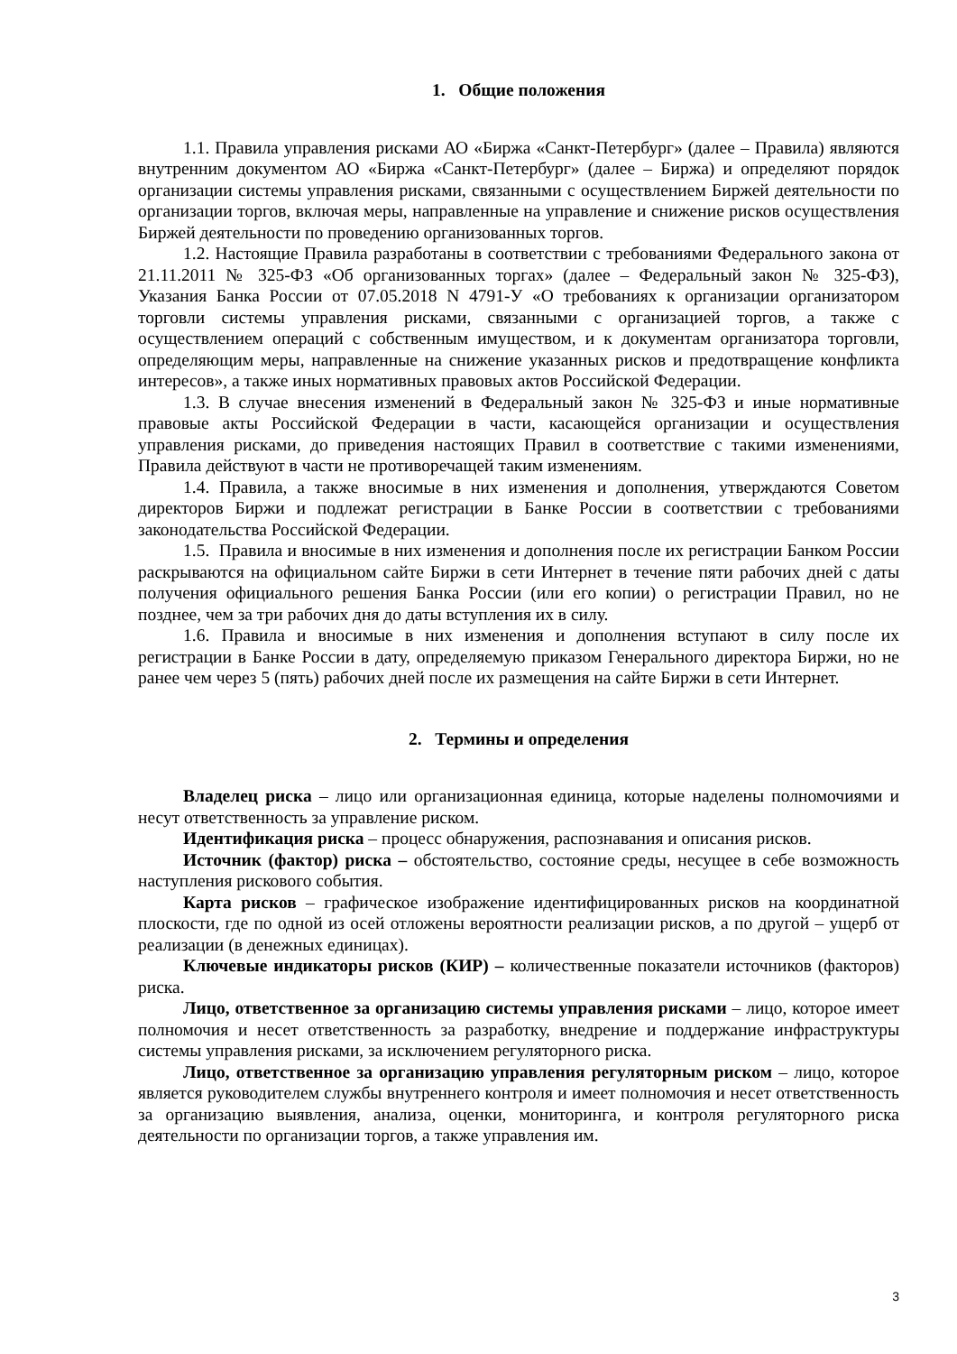1. Общие положения
1.1. Правила управления рисками АО «Биржа «Санкт-Петербург» (далее – Правила) являются внутренним документом АО «Биржа «Санкт-Петербург» (далее – Биржа) и определяют порядок организации системы управления рисками, связанными с осуществлением Биржей деятельности по организации торгов, включая меры, направленные на управление и снижение рисков осуществления Биржей деятельности по проведению организованных торгов.
1.2. Настоящие Правила разработаны в соответствии с требованиями Федерального закона от 21.11.2011 № 325-ФЗ «Об организованных торгах» (далее – Федеральный закон № 325-ФЗ), Указания Банка России от 07.05.2018 N 4791-У «О требованиях к организации организатором торговли системы управления рисками, связанными с организацией торгов, а также с осуществлением операций с собственным имуществом, и к документам организатора торговли, определяющим меры, направленные на снижение указанных рисков и предотвращение конфликта интересов», а также иных нормативных правовых актов Российской Федерации.
1.3. В случае внесения изменений в Федеральный закон № 325-ФЗ и иные нормативные правовые акты Российской Федерации в части, касающейся организации и осуществления управления рисками, до приведения настоящих Правил в соответствие с такими изменениями, Правила действуют в части не противоречащей таким изменениям.
1.4. Правила, а также вносимые в них изменения и дополнения, утверждаются Советом директоров Биржи и подлежат регистрации в Банке России в соответствии с требованиями законодательства Российской Федерации.
1.5. Правила и вносимые в них изменения и дополнения после их регистрации Банком России раскрываются на официальном сайте Биржи в сети Интернет в течение пяти рабочих дней с даты получения официального решения Банка России (или его копии) о регистрации Правил, но не позднее, чем за три рабочих дня до даты вступления их в силу.
1.6. Правила и вносимые в них изменения и дополнения вступают в силу после их регистрации в Банке России в дату, определяемую приказом Генерального директора Биржи, но не ранее чем через 5 (пять) рабочих дней после их размещения на сайте Биржи в сети Интернет.
2. Термины и определения
Владелец риска – лицо или организационная единица, которые наделены полномочиями и несут ответственность за управление риском.
Идентификация риска – процесс обнаружения, распознавания и описания рисков.
Источник (фактор) риска – обстоятельство, состояние среды, несущее в себе возможность наступления рискового события.
Карта рисков – графическое изображение идентифицированных рисков на координатной плоскости, где по одной из осей отложены вероятности реализации рисков, а по другой – ущерб от реализации (в денежных единицах).
Ключевые индикаторы рисков (КИР) – количественные показатели источников (факторов) риска.
Лицо, ответственное за организацию системы управления рисками – лицо, которое имеет полномочия и несет ответственность за разработку, внедрение и поддержание инфраструктуры системы управления рисками, за исключением регуляторного риска.
Лицо, ответственное за организацию управления регуляторным риском – лицо, которое является руководителем службы внутреннего контроля и имеет полномочия и несет ответственность за организацию выявления, анализа, оценки, мониторинга, и контроля регуляторного риска деятельности по организации торгов, а также управления им.
3